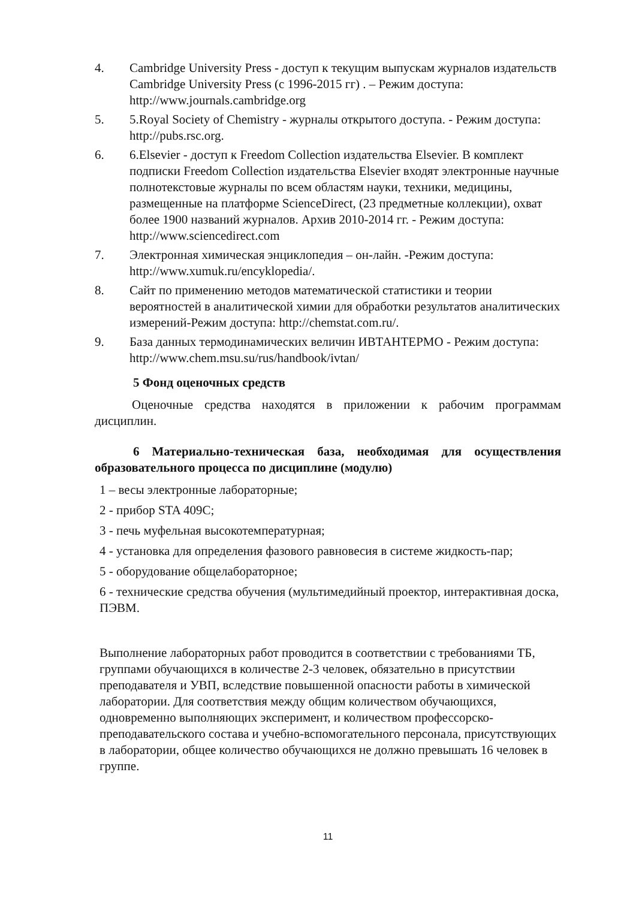4. Cambridge University Press - доступ к текущим выпускам журналов издательств Cambridge University Press (с 1996-2015 гг) . – Режим доступа: http://www.journals.cambridge.org
5. 5.Royal Society of Chemistry - журналы открытого доступа. - Режим доступа: http://pubs.rsc.org.
6. 6.Elsevier - доступ к Freedom Collection издательства Elsevier. В комплект подписки Freedom Collection издательства Elsevier входят электронные научные полнотекстовые журналы по всем областям науки, техники, медицины, размещенные на платформе ScienceDirect, (23 предметные коллекции), охват более 1900 названий журналов. Архив 2010-2014 гг. - Режим доступа: http://www.sciencedirect.com
7. Электронная химическая энциклопедия – он-лайн. -Режим доступа: http://www.xumuk.ru/encyklopedia/.
8. Сайт по применению методов математической статистики и теории вероятностей в аналитической химии для обработки результатов аналитических измерений-Режим доступа: http://chemstat.com.ru/.
9. База данных термодинамических величин ИВТАНТЕРМО - Режим доступа: http://www.chem.msu.su/rus/handbook/ivtan/
5 Фонд оценочных средств
Оценочные средства находятся в приложении к рабочим программам дисциплин.
6 Материально-техническая база, необходимая для осуществления образовательного процесса по дисциплине (модулю)
1 – весы электронные лабораторные;
2 - прибор STA 409C;
3 - печь муфельная высокотемпературная;
4 - установка для определения фазового равновесия в системе жидкость-пар;
5 - оборудование общелабораторное;
6 - технические средства обучения (мультимедийный проектор, интерактивная доска, ПЭВМ.
Выполнение лабораторных работ проводится в соответствии с требованиями ТБ, группами обучающихся в количестве 2-3 человек, обязательно в присутствии преподавателя и УВП, вследствие повышенной опасности работы в химической лаборатории. Для соответствия между общим количеством обучающихся, одновременно выполняющих эксперимент, и количеством профессорско-преподавательского состава и учебно-вспомогательного персонала, присутствующих в лаборатории, общее количество обучающихся не должно превышать 16 человек в группе.
11